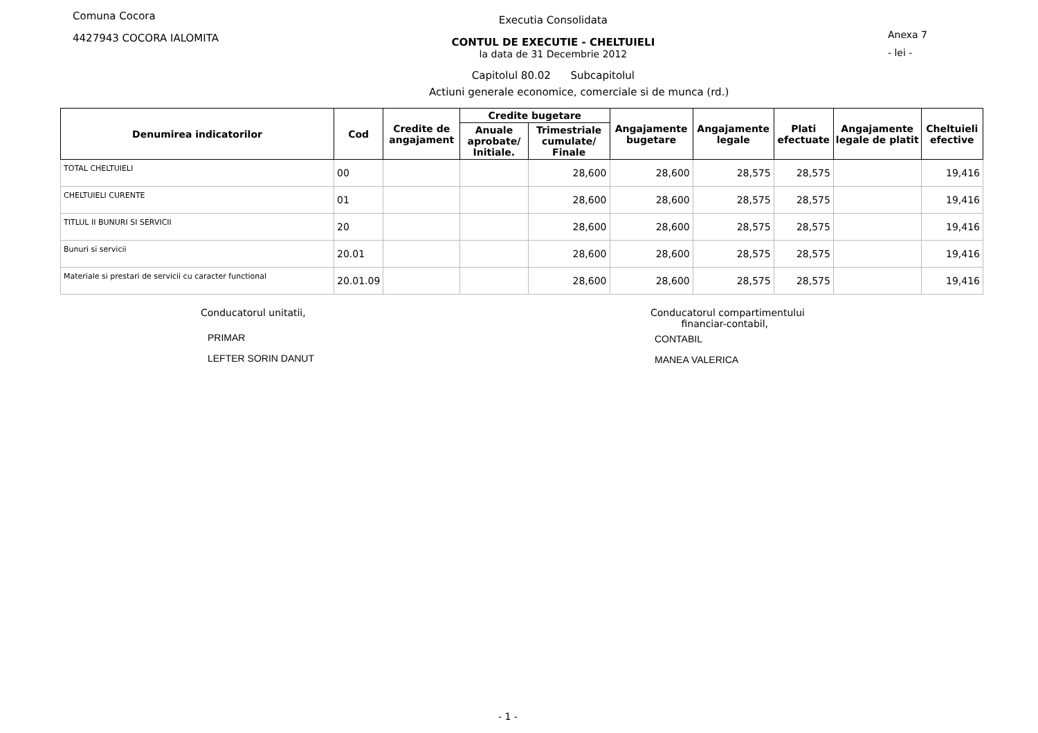Comuna Cocora
4427943 COCORA IALOMITA
Executia Consolidata
CONTUL DE EXECUTIE - CHELTUIELI
la data de 31 Decembrie 2012
Capitolul 80.02 Subcapitolul
Anexa 7
- lei -
Actiuni generale economice, comerciale si de munca (rd.)
| Denumirea indicatorilor | Cod | Credite de angajament | Credite bugetare | | Angajamente bugetare | Angajamente legale | Plati efectuate | Angajamente legale de platit | Cheltuieli efective |
| --- | --- | --- | --- | --- | --- | --- | --- | --- | --- |
| | | | Anuale aprobate/ Initiale. | Trimestriale cumulate/ Finale | | | | | |
| TOTAL CHELTUIELI | 00 | | | 28,600 | 28,600 | 28,575 | 28,575 | | 19,416 |
| CHELTUIELI CURENTE | 01 | | | 28,600 | 28,600 | 28,575 | 28,575 | | 19,416 |
| TITLUL II BUNURI SI SERVICII | 20 | | | 28,600 | 28,600 | 28,575 | 28,575 | | 19,416 |
| Bunuri si servicii | 20.01 | | | 28,600 | 28,600 | 28,575 | 28,575 | | 19,416 |
| Materiale si prestari de servicii cu caracter functional | 20.01.09 | | | 28,600 | 28,600 | 28,575 | 28,575 | | 19,416 |
Conducatorul unitatii,
PRIMAR
LEFTER SORIN DANUT
Conducatorul compartimentului
financiar-contabil,
CONTABIL
MANEA VALERICA
- 1 -